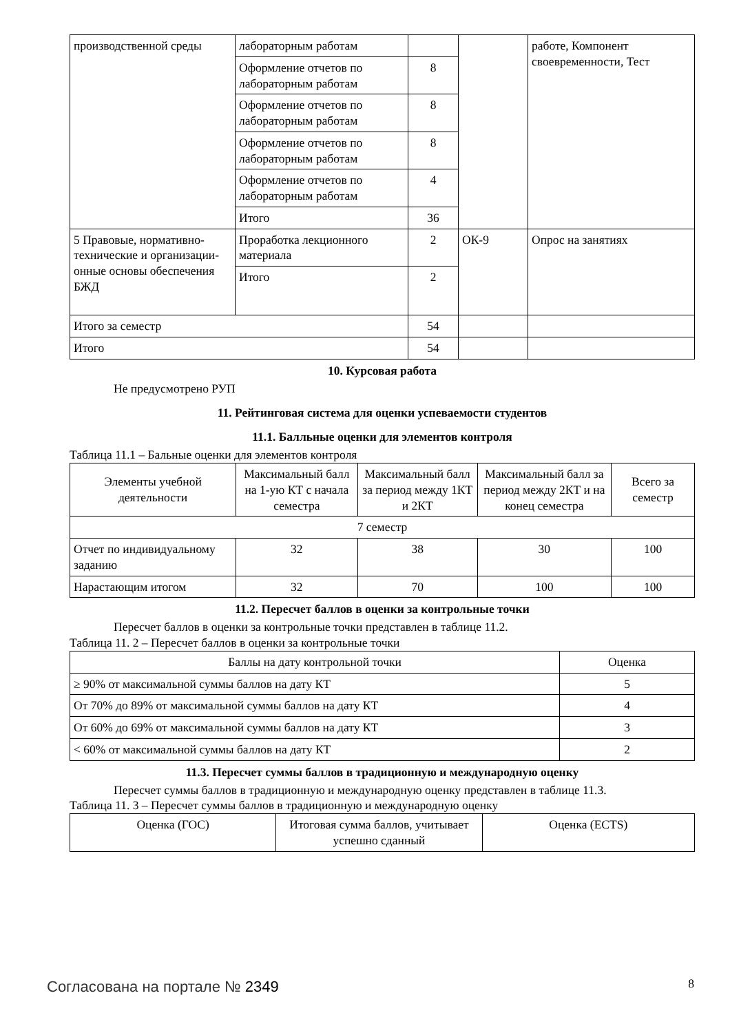| производственной среды | лабораторным работам | | | работе, Компонент своевременности, Тест |
| | Оформление отчетов по лабораторным работам | 8 | | |
| | Оформление отчетов по лабораторным работам | 8 | | |
| | Оформление отчетов по лабораторным работам | 8 | | |
| | Оформление отчетов по лабораторным работам | 4 | | |
| | Итого | 36 | | |
| 5 Правовые, нормативно-технические и организации-онные основы обеспечения БЖД | Проработка лекционного материала | 2 | ОК-9 | Опрос на занятиях |
| | Итого | 2 | | |
| Итого за семестр | | 54 | | |
| Итого | | 54 | | |
10. Курсовая работа
Не предусмотрено РУП
11. Рейтинговая система для оценки успеваемости студентов
11.1. Балльные оценки для элементов контроля
Таблица 11.1 – Бальные оценки для элементов контроля
| Элементы учебной деятельности | Максимальный балл на 1-ую КТ с начала семестра | Максимальный балл за период между 1КТ и 2КТ | Максимальный балл за период между 2КТ и на конец семестра | Всего за семестр |
| --- | --- | --- | --- | --- |
| 7 семестр | | | | |
| Отчет по индивидуальному заданию | 32 | 38 | 30 | 100 |
| Нарастающим итогом | 32 | 70 | 100 | 100 |
11.2. Пересчет баллов в оценки за контрольные точки
Пересчет баллов в оценки за контрольные точки представлен в таблице 11.2.
Таблица 11. 2 – Пересчет баллов в оценки за контрольные точки
| Баллы на дату контрольной точки | Оценка |
| --- | --- |
| ≥ 90% от максимальной суммы баллов на дату КТ | 5 |
| От 70% до 89% от максимальной суммы баллов на дату КТ | 4 |
| От 60% до 69% от максимальной суммы баллов на дату КТ | 3 |
| < 60% от максимальной суммы баллов на дату КТ | 2 |
11.3. Пересчет суммы баллов в традиционную и международную оценку
Пересчет суммы баллов в традиционную и международную оценку представлен в таблице 11.3.
Таблица 11. 3 – Пересчет суммы баллов в традиционную и международную оценку
| Оценка (ГОС) | Итоговая сумма баллов, учитывает успешно сданный | Оценка (ECTS) |
| --- | --- | --- |
Согласована на портале № 2349 8